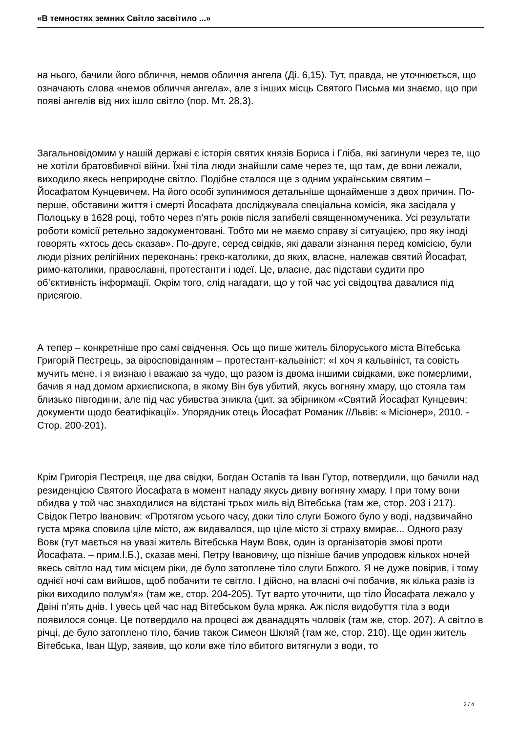«В темностях земних Світло засвітило ...»
на нього, бачили його обличчя, немов обличчя ангела (Ді. 6,15). Тут, правда, не уточнюється, що означають слова «немов обличчя ангела», але з інших місць Святого Письма ми знаємо, що при появі ангелів від них ішло світло (пор. Мт. 28,3).
Загальновідомим у нашій державі є історія святих князів Бориса і Гліба, які загинули через те, що не хотіли братовбивчої війни. Їхні тіла люди знайшли саме через те, що там, де вони лежали, виходило якесь неприродне світло. Подібне сталося ще з одним українським святим – Йосафатом Кунцевичем. На його особі зупинимося детальніше щонайменше з двох причин. По-перше, обставини життя і смерті Йосафата досліджувала спеціальна комісія, яка засідала у Полоцьку в 1628 році, тобто через п’ять років після загибелі священномученика. Усі результати роботи комісії ретельно задокументовані. Тобто ми не маємо справу зі ситуацією, про яку іноді говорять «хтось десь сказав». По-друге, серед свідків, які давали зізнання перед комісією, були люди різних релігійних переконань: греко-католики, до яких, власне, належав святий Йосафат, римо-католики, православні, протестанти і юдеї. Це, власне, дає підстави судити про об’єктивність інформації. Окрім того, слід нагадати, що у той час усі свідоцтва давалися під присягою.
А тепер – конкретніше про самі свідчення. Ось що пише житель білоруського міста Вітебська Григорій Пестрець, за віросповіданням – протестант-кальвініст: «І хоч я кальвініст, та совість мучить мене, і я визнаю і вважаю за чудо, що разом із двома іншими свідками, вже померлими, бачив я над домом архиєпископа, в якому Він був убитий, якусь вогняну хмару, що стояла там близько півгодини, але під час убивства зникла (цит. за збірником «Святий Йосафат Кунцевич: документи щодо беатифікації». Упорядник отець Йосафат Романик //Львів: « Місіонер», 2010. - Стор. 200-201).
Крім Григорія Пестреця, ще два свідки, Богдан Остапів та Іван Гутор, потвердили, що бачили над резиденцією Святого Йосафата в момент нападу якусь дивну вогняну хмару. І при тому вони обидва у той час знаходилися на відстані трьох миль від Вітебська (там же, стор. 203 і 217). Свідок Петро Іванович: «Протягом усього часу, доки тіло слуги Божого було у воді, надзвичайно густа мряка сповила ціле місто, аж видавалося, що ціле місто зі страху вмирає... Одного разу Вовк (тут мається на увазі житель Вітебська Наум Вовк, один із організаторів змові проти Йосафата. – прим.І.Б.), сказав мені, Петру Івановичу, що пізніше бачив упродовж кількох ночей якесь світло над тим місцем ріки, де було затоплене тіло слуги Божого. Я не дуже повірив, і тому однієї ночі сам вийшов, щоб побачити те світло. І дійсно, на власні очі побачив, як кілька разів із ріки виходило полум’я» (там же, стор. 204-205). Тут варто уточнити, що тіло Йосафата лежало у Двіні п’ять днів. І увесь цей час над Вітебськом була мряка. Аж після видобуття тіла з води появилося сонце. Це потвердило на процесі аж дванадцять чоловік (там же, стор. 207). А світло в річці, де було затоплено тіло, бачив також Симеон Шкляй (там же, стор. 210). Ще один житель Вітебська, Іван Щур, заявив, що коли вже тіло вбитого витягнули з води, то
2 / 4